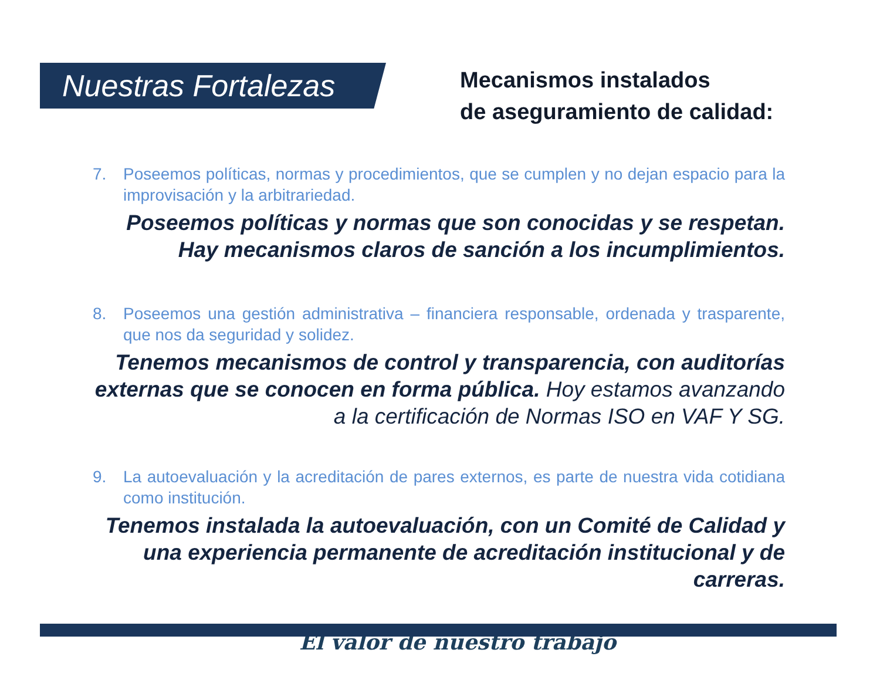Nuestras Fortalezas
Mecanismos instalados
de aseguramiento de calidad:
7. Poseemos políticas, normas y procedimientos, que se cumplen y no dejan espacio para la improvisación y la arbitrariedad.
Poseemos políticas y normas que son conocidas y se respetan.
Hay mecanismos claros de sanción a los incumplimientos.
8. Poseemos una gestión administrativa – financiera responsable, ordenada y trasparente, que nos da seguridad y solidez.
Tenemos mecanismos de control y transparencia, con auditorías externas que se conocen en forma pública. Hoy estamos avanzando a la certificación de Normas ISO en VAF Y SG.
9. La autoevaluación y la acreditación de pares externos, es parte de nuestra vida cotidiana como institución.
Tenemos instalada la autoevaluación, con un Comité de Calidad y una experiencia permanente de acreditación institucional y de carreras.
El valor de nuestro trabajo